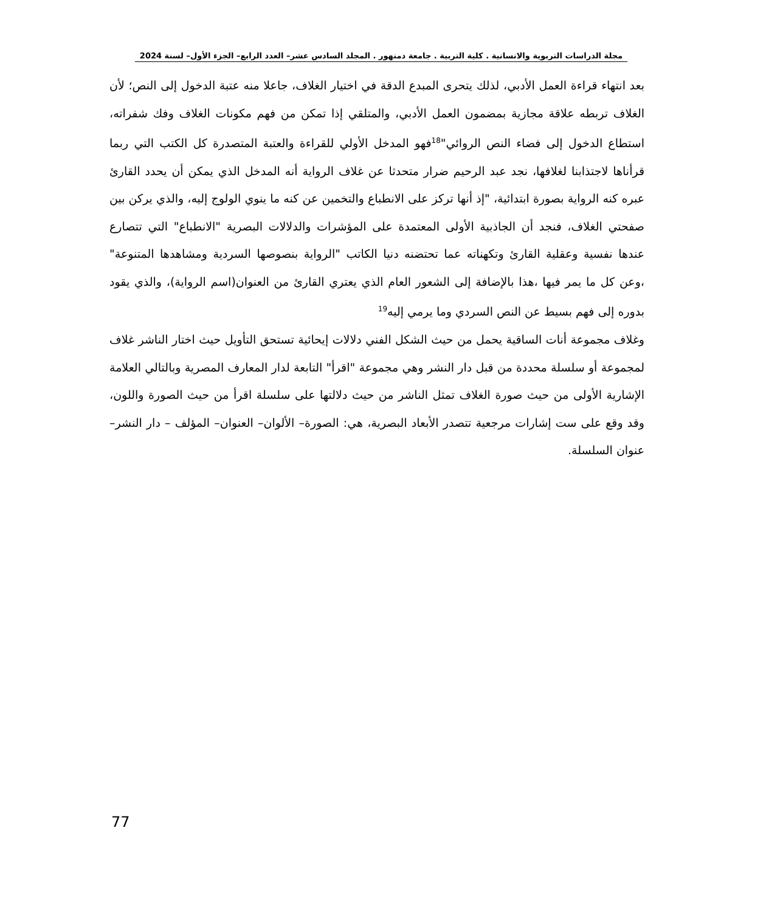مجلة الدراسات التربوية والانسانية . كلية التربية . جامعة دمنهور . المجلد السادس عشر– العدد الرابع– الجزء الأول– لسنة 2024
بعد انتهاء قراءة العمل الأدبي، لذلك يتحرى المبدع الدقة في اختيار الغلاف، جاعلا منه عتبة الدخول إلى النص؛ لأن الغلاف تربطه علاقة مجازية بمضمون العمل الأدبي، والمتلقي إذا تمكن من فهم مكونات الغلاف وفك شفراته، استطاع الدخول إلى فضاء النص الروائي"<sup>18</sup>فهو المدخل الأولي للقراءة والعتبة المتصدرة كل الكتب التي ربما قرأناها لاجتذابنا لغلافها، نجد عبد الرحيم ضرار متحدثا عن غلاف الرواية أنه المدخل الذي يمكن أن يحدد القارئ عبره كنه الرواية بصورة ابتدائية، "إذ أنها تركز على الانطباع والتخمين عن كنه ما ينوي الولوج إليه، والذي يركن بين صفحتي الغلاف، فنجد أن الجاذبية الأولى المعتمدة على المؤشرات والدلالات البصرية "الانطباع" التي تتصارع عندها نفسية وعقلية القارئ وتكهناته عما تحتضنه دنيا الكاتب "الرواية بنصوصها السردية ومشاهدها المتنوعة" ،وعن كل ما يمر فيها ،هذا بالإضافة إلى الشعور العام الذي يعتري القارئ من العنوان(اسم الرواية)، والذي يقود بدوره إلى فهم بسيط عن النص السردي وما يرمي إليه<sup>19</sup>
وغلاف مجموعة أنات الساقية يحمل من حيث الشكل الفني دلالات إيحائية تستحق التأويل حيث اختار الناشر غلاف لمجموعة أو سلسلة محددة من قبل دار النشر وهي مجموعة "اقرأ" التابعة لدار المعارف المصرية وبالتالي العلامة الإشارية الأولى من حيث صورة الغلاف تمثل الناشر من حيث دلالتها على سلسلة اقرأ من حيث الصورة واللون، وقد وقع على ست إشارات مرجعية تتصدر الأبعاد البصرية، هي: الصورة– الألوان– العنوان– المؤلف – دار النشر– عنوان السلسلة.
77